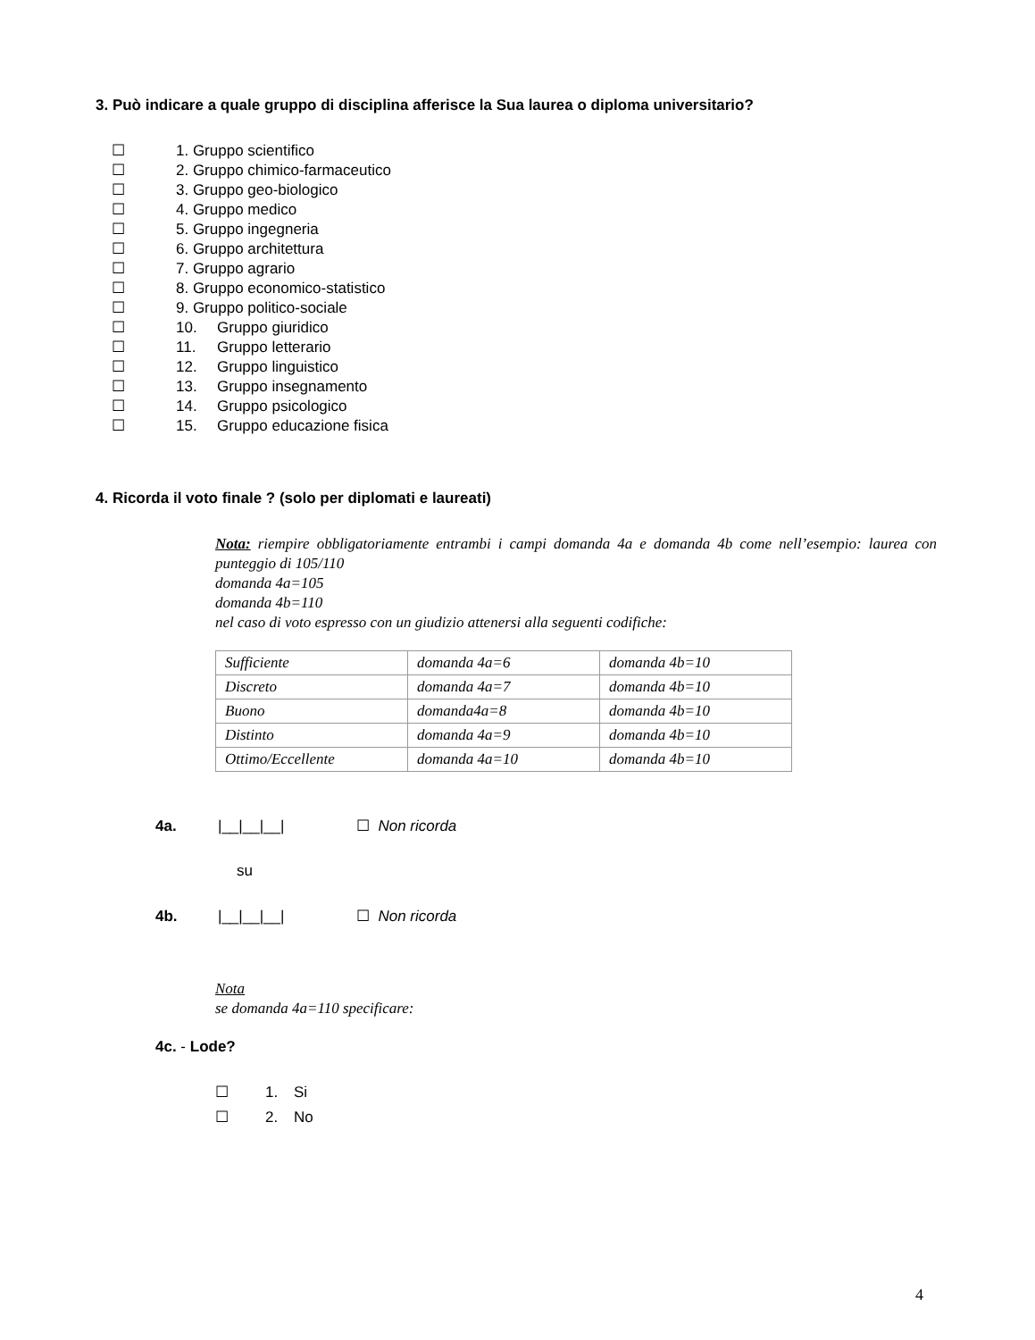3. Può indicare a quale gruppo di disciplina afferisce la Sua laurea o diploma universitario?
☐ 1. Gruppo scientifico
☐ 2. Gruppo chimico-farmaceutico
☐ 3. Gruppo geo-biologico
☐ 4. Gruppo medico
☐ 5. Gruppo ingegneria
☐ 6. Gruppo architettura
☐ 7. Gruppo agrario
☐ 8. Gruppo economico-statistico
☐ 9. Gruppo politico-sociale
☐ 10. Gruppo giuridico
☐ 11. Gruppo letterario
☐ 12. Gruppo linguistico
☐ 13. Gruppo insegnamento
☐ 14. Gruppo psicologico
☐ 15. Gruppo educazione fisica
4. Ricorda il voto finale ? (solo per diplomati e laureati)
Nota: riempire obbligatoriamente entrambi i campi domanda 4a e domanda 4b come nell’esempio: laurea con punteggio di 105/110
domanda 4a=105
domanda 4b=110
nel caso di voto espresso con un giudizio attenersi alla seguenti codifiche:
| Sufficiente | domanda 4a=6 | domanda 4b=10 |
| Discreto | domanda 4a=7 | domanda 4b=10 |
| Buono | domanda4a=8 | domanda 4b=10 |
| Distinto | domanda 4a=9 | domanda 4b=10 |
| Ottimo/Eccellente | domanda 4a=10 | domanda 4b=10 |
4a. |__|__|__| ☐ Non ricorda
su
4b. |__|__|__| ☐ Non ricorda
Nota
se domanda 4a=110 specificare:
4c. - Lode?
☐ 1. Si
☐ 2. No
4